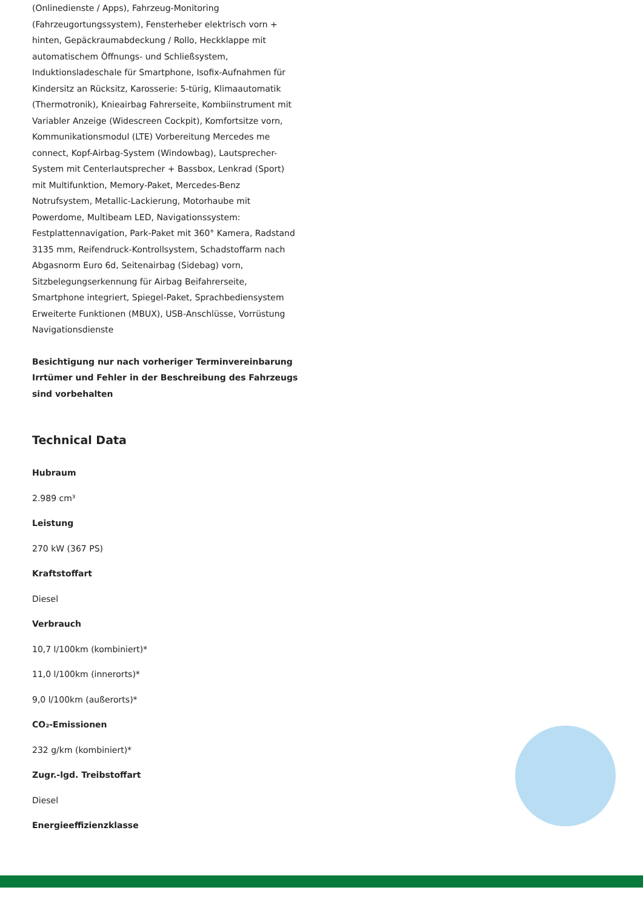(Onlinedienste / Apps), Fahrzeug-Monitoring (Fahrzeugortungssystem), Fensterheber elektrisch vorn + hinten, Gepäckraumabdeckung / Rollo, Heckklappe mit automatischem Öffnungs- und Schließsystem, Induktionsladeschale für Smartphone, Isofix-Aufnahmen für Kindersitz an Rücksitz, Karosserie: 5-türig, Klimaautomatik (Thermotronik), Knieairbag Fahrerseite, Kombiinstrument mit Variabler Anzeige (Widescreen Cockpit), Komfortsitze vorn, Kommunikationsmodul (LTE) Vorbereitung Mercedes me connect, Kopf-Airbag-System (Windowbag), Lautsprecher-System mit Centerlautsprecher + Bassbox, Lenkrad (Sport) mit Multifunktion, Memory-Paket, Mercedes-Benz Notrufsystem, Metallic-Lackierung, Motorhaube mit Powerdome, Multibeam LED, Navigationssystem: Festplattennavigation, Park-Paket mit 360° Kamera, Radstand 3135 mm, Reifendruck-Kontrollsystem, Schadstoffarm nach Abgasnorm Euro 6d, Seitenairbag (Sidebag) vorn, Sitzbelegungserkennung für Airbag Beifahrerseite, Smartphone integriert, Spiegel-Paket, Sprachbediensystem Erweiterte Funktionen (MBUX), USB-Anschlüsse, Vorrüstung Navigationsdienste
Besichtigung nur nach vorheriger Terminvereinbarung
Irrtümer und Fehler in der Beschreibung des Fahrzeugs sind vorbehalten
Technical Data
Hubraum
2.989 cm³
Leistung
270 kW (367 PS)
Kraftstoffart
Diesel
Verbrauch
10,7 l/100km (kombiniert)*
11,0 l/100km (innerorts)*
9,0 l/100km (außerorts)*
CO₂-Emissionen
232 g/km (kombiniert)*
Zugr.-lgd. Treibstoffart
Diesel
Energieeffizienzklasse